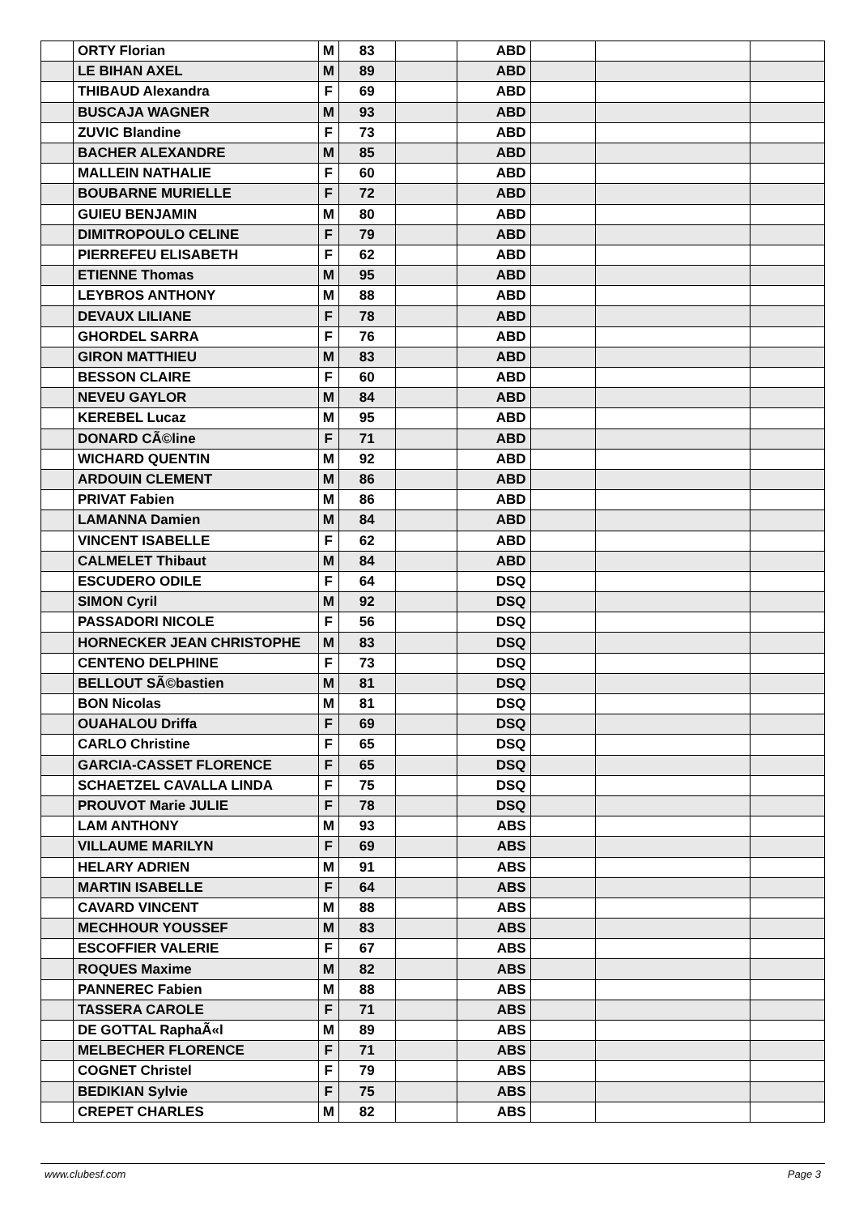| | ORTY Florian | M | 83 | | ABD | | | |
| | LE BIHAN AXEL | M | 89 | | ABD | | | |
| | THIBAUD Alexandra | F | 69 | | ABD | | | |
| | BUSCAJA WAGNER | M | 93 | | ABD | | | |
| | ZUVIC Blandine | F | 73 | | ABD | | | |
| | BACHER ALEXANDRE | M | 85 | | ABD | | | |
| | MALLEIN NATHALIE | F | 60 | | ABD | | | |
| | BOUBARNE MURIELLE | F | 72 | | ABD | | | |
| | GUIEU BENJAMIN | M | 80 | | ABD | | | |
| | DIMITROPOULO CELINE | F | 79 | | ABD | | | |
| | PIERREFEU ELISABETH | F | 62 | | ABD | | | |
| | ETIENNE Thomas | M | 95 | | ABD | | | |
| | LEYBROS ANTHONY | M | 88 | | ABD | | | |
| | DEVAUX LILIANE | F | 78 | | ABD | | | |
| | GHORDEL SARRA | F | 76 | | ABD | | | |
| | GIRON MATTHIEU | M | 83 | | ABD | | | |
| | BESSON CLAIRE | F | 60 | | ABD | | | |
| | NEVEU GAYLOR | M | 84 | | ABD | | | |
| | KEREBEL Lucaz | M | 95 | | ABD | | | |
| | DONARD CÃ©line | F | 71 | | ABD | | | |
| | WICHARD QUENTIN | M | 92 | | ABD | | | |
| | ARDOUIN CLEMENT | M | 86 | | ABD | | | |
| | PRIVAT Fabien | M | 86 | | ABD | | | |
| | LAMANNA Damien | M | 84 | | ABD | | | |
| | VINCENT ISABELLE | F | 62 | | ABD | | | |
| | CALMELET Thibaut | M | 84 | | ABD | | | |
| | ESCUDERO ODILE | F | 64 | | DSQ | | | |
| | SIMON Cyril | M | 92 | | DSQ | | | |
| | PASSADORI NICOLE | F | 56 | | DSQ | | | |
| | HORNECKER JEAN CHRISTOPHE | M | 83 | | DSQ | | | |
| | CENTENO DELPHINE | F | 73 | | DSQ | | | |
| | BELLOUT SÃ©bastien | M | 81 | | DSQ | | | |
| | BON Nicolas | M | 81 | | DSQ | | | |
| | OUAHALOU Driffa | F | 69 | | DSQ | | | |
| | CARLO Christine | F | 65 | | DSQ | | | |
| | GARCIA-CASSET FLORENCE | F | 65 | | DSQ | | | |
| | SCHAETZEL CAVALLA LINDA | F | 75 | | DSQ | | | |
| | PROUVOT Marie JULIE | F | 78 | | DSQ | | | |
| | LAM ANTHONY | M | 93 | | ABS | | | |
| | VILLAUME MARILYN | F | 69 | | ABS | | | |
| | HELARY ADRIEN | M | 91 | | ABS | | | |
| | MARTIN ISABELLE | F | 64 | | ABS | | | |
| | CAVARD VINCENT | M | 88 | | ABS | | | |
| | MECHHOUR YOUSSEF | M | 83 | | ABS | | | |
| | ESCOFFIER VALERIE | F | 67 | | ABS | | | |
| | ROQUES Maxime | M | 82 | | ABS | | | |
| | PANNEREC Fabien | M | 88 | | ABS | | | |
| | TASSERA CAROLE | F | 71 | | ABS | | | |
| | DE GOTTAL RaphaÃ«l | M | 89 | | ABS | | | |
| | MELBECHER FLORENCE | F | 71 | | ABS | | | |
| | COGNET Christel | F | 79 | | ABS | | | |
| | BEDIKIAN Sylvie | F | 75 | | ABS | | | |
| | CREPET CHARLES | M | 82 | | ABS | | | |
www.clubesf.com Page 3